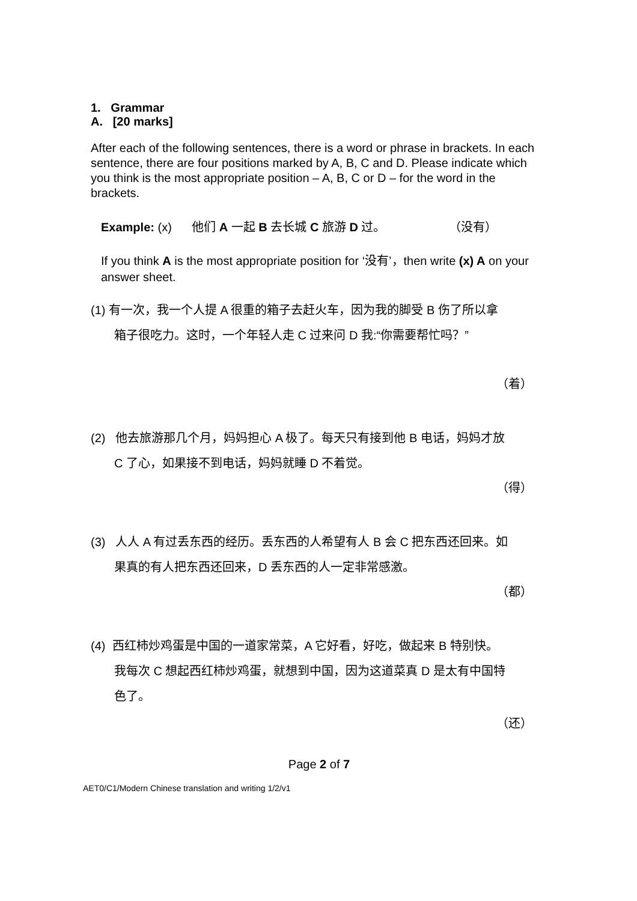1. Grammar
A. [20 marks]
After each of the following sentences, there is a word or phrase in brackets. In each sentence, there are four positions marked by A, B, C and D. Please indicate which you think is the most appropriate position – A, B, C or D – for the word in the brackets.
Example: (x) 他们 A 一起 B 去长城 C 旅游 D 过。 （没有）
If you think A is the most appropriate position for ‘没有’，then write (x) A on your answer sheet.
(1) 有一次，我一个人提 A 很重的箱子去赶火车，因为我的脚受 B 伤了所以拿
箱子很吃力。这时，一个年轻人走 C 过来问 D 我:“你需要帮忙吗？”
（着）
(2) 他去旅游那几个月，妈妈担心 A 极了。每天只有接到他 B 电话，妈妈才放
C 了心，如果接不到电话，妈妈就睡 D 不着觉。
（得）
(3) 人人 A 有过丢东西的经历。丢东西的人希望有人 B 会 C 把东西还回来。如
果真的有人把东西还回来，D 丢东西的人一定非常感激。
（都）
(4) 西红柿炒鸡蛋是中国的一道家常菜，A 它好看，好吃，做起来 B 特别快。
我每次 C 想起西红柿炒鸡蛋，就想到中国，因为这道菜真 D 是太有中国特
色了。
（还）
Page 2 of 7
AET0/C1/Modern Chinese translation and writing 1/2/v1